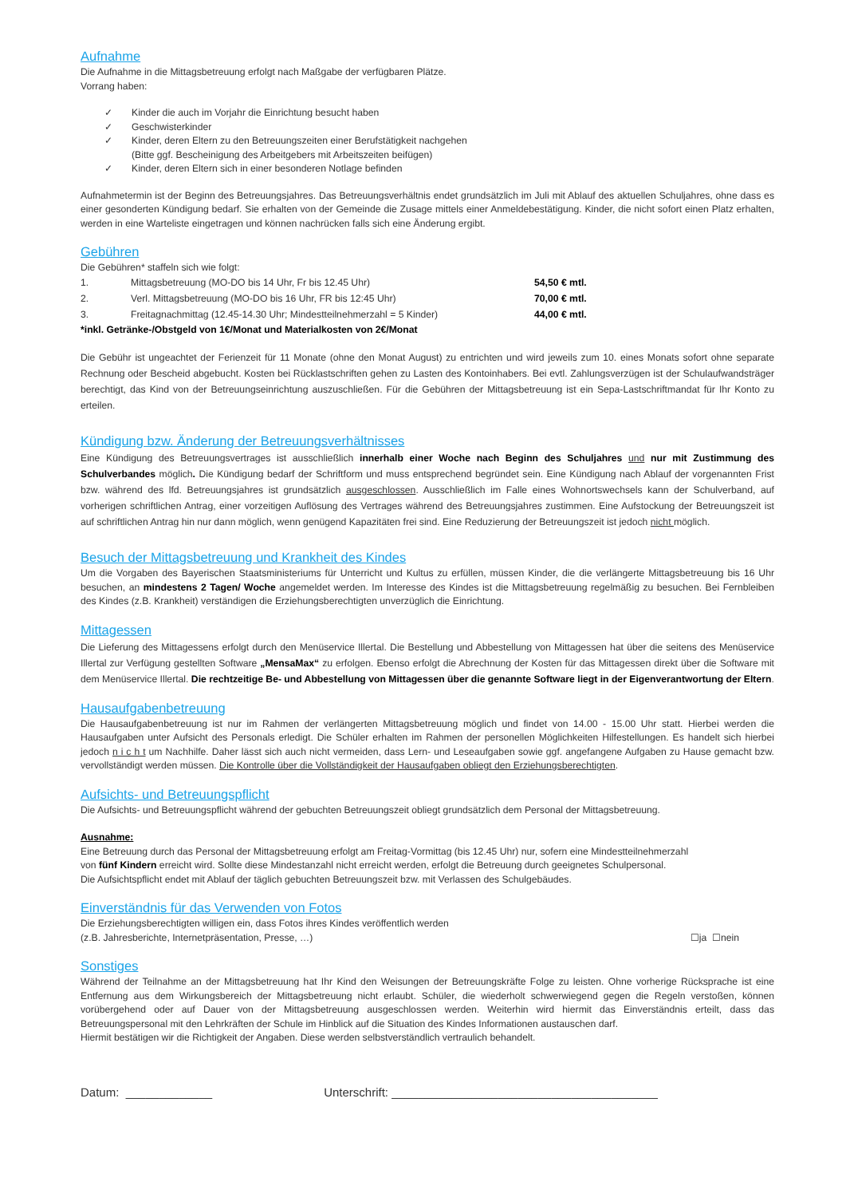Aufnahme
Die Aufnahme in die Mittagsbetreuung erfolgt nach Maßgabe der verfügbaren Plätze.
Vorrang haben:
✓ Kinder die auch im Vorjahr die Einrichtung besucht haben
✓ Geschwisterkinder
✓ Kinder, deren Eltern zu den Betreuungszeiten einer Berufstätigkeit nachgehen
(Bitte ggf. Bescheinigung des Arbeitgebers mit Arbeitszeiten beifügen)
✓ Kinder, deren Eltern sich in einer besonderen Notlage befinden
Aufnahmetermin ist der Beginn des Betreuungsjahres. Das Betreuungsverhältnis endet grundsätzlich im Juli mit Ablauf des aktuellen Schuljahres, ohne dass es einer gesonderten Kündigung bedarf. Sie erhalten von der Gemeinde die Zusage mittels einer Anmeldebestätigung. Kinder, die nicht sofort einen Platz erhalten, werden in eine Warteliste eingetragen und können nachrücken falls sich eine Änderung ergibt.
Gebühren
Die Gebühren* staffeln sich wie folgt:
| 1. | Mittagsbetreuung (MO-DO bis 14 Uhr, Fr bis 12.45 Uhr) | 54,50 € mtl. |
| 2. | Verl. Mittagsbetreuung (MO-DO bis 16 Uhr, FR bis 12:45 Uhr) | 70,00 € mtl. |
| 3. | Freitagnachmittag (12.45-14.30 Uhr; Mindestteilnehmerzahl = 5 Kinder) | 44,00 € mtl. |
*inkl. Getränke-/Obstgeld von 1€/Monat und Materialkosten von 2€/Monat
Die Gebühr ist ungeachtet der Ferienzeit für 11 Monate (ohne den Monat August) zu entrichten und wird jeweils zum 10. eines Monats sofort ohne separate Rechnung oder Bescheid abgebucht. Kosten bei Rücklastschriften gehen zu Lasten des Kontoinhabers. Bei evtl. Zahlungsverzügen ist der Schulaufwandsträger berechtigt, das Kind von der Betreuungseinrichtung auszuschließen. Für die Gebühren der Mittagsbetreuung ist ein Sepa-Lastschriftmandat für Ihr Konto zu erteilen.
Kündigung bzw. Änderung der Betreuungsverhältnisses
Eine Kündigung des Betreuungsvertrages ist ausschließlich innerhalb einer Woche nach Beginn des Schuljahres und nur mit Zustimmung des Schulverbandes möglich. Die Kündigung bedarf der Schriftform und muss entsprechend begründet sein. Eine Kündigung nach Ablauf der vorgenannten Frist bzw. während des lfd. Betreuungsjahres ist grundsätzlich ausgeschlossen. Ausschließlich im Falle eines Wohnortswechsels kann der Schulverband, auf vorherigen schriftlichen Antrag, einer vorzeitigen Auflösung des Vertrages während des Betreuungsjahres zustimmen. Eine Aufstockung der Betreuungszeit ist auf schriftlichen Antrag hin nur dann möglich, wenn genügend Kapazitäten frei sind. Eine Reduzierung der Betreuungszeit ist jedoch nicht möglich.
Besuch der Mittagsbetreuung und Krankheit des Kindes
Um die Vorgaben des Bayerischen Staatsministeriums für Unterricht und Kultus zu erfüllen, müssen Kinder, die die verlängerte Mittagsbetreuung bis 16 Uhr besuchen, an mindestens 2 Tagen/ Woche angemeldet werden. Im Interesse des Kindes ist die Mittagsbetreuung regelmäßig zu besuchen. Bei Fernbleiben des Kindes (z.B. Krankheit) verständigen die Erziehungsberechtigten unverzüglich die Einrichtung.
Mittagessen
Die Lieferung des Mittagessens erfolgt durch den Menüservice Illertal. Die Bestellung und Abbestellung von Mittagessen hat über die seitens des Menüservice Illertal zur Verfügung gestellten Software „MensaMax“ zu erfolgen. Ebenso erfolgt die Abrechnung der Kosten für das Mittagessen direkt über die Software mit dem Menüservice Illertal. Die rechtzeitige Be- und Abbestellung von Mittagessen über die genannte Software liegt in der Eigenverantwortung der Eltern.
Hausaufgabenbetreuung
Die Hausaufgabenbetreuung ist nur im Rahmen der verlängerten Mittagsbetreuung möglich und findet von 14.00 - 15.00 Uhr statt. Hierbei werden die Hausaufgaben unter Aufsicht des Personals erledigt. Die Schüler erhalten im Rahmen der personellen Möglichkeiten Hilfestellungen. Es handelt sich hierbei jedoch n i c h t um Nachhilfe. Daher lässt sich auch nicht vermeiden, dass Lern- und Leseaufgaben sowie ggf. angefangene Aufgaben zu Hause gemacht bzw. vervollständigt werden müssen. Die Kontrolle über die Vollständigkeit der Hausaufgaben obliegt den Erziehungsberechtigten.
Aufsichts- und Betreuungspflicht
Die Aufsichts- und Betreuungspflicht während der gebuchten Betreuungszeit obliegt grundsätzlich dem Personal der Mittagsbetreuung.
Ausnahme:
Eine Betreuung durch das Personal der Mittagsbetreuung erfolgt am Freitag-Vormittag (bis 12.45 Uhr) nur, sofern eine Mindestteilnehmerzahl
von fünf Kindern erreicht wird. Sollte diese Mindestanzahl nicht erreicht werden, erfolgt die Betreuung durch geeignetes Schulpersonal.
Die Aufsichtspflicht endet mit Ablauf der täglich gebuchten Betreuungszeit bzw. mit Verlassen des Schulgebäudes.
Einverständnis für das Verwenden von Fotos
Die Erziehungsberechtigten willigen ein, dass Fotos ihres Kindes veröffentlich werden
(z.B. Jahresberichte, Internetpräsentation, Presse, …) ☐ja ☐nein
Sonstiges
Während der Teilnahme an der Mittagsbetreuung hat Ihr Kind den Weisungen der Betreuungskräfte Folge zu leisten. Ohne vorherige Rücksprache ist eine Entfernung aus dem Wirkungsbereich der Mittagsbetreuung nicht erlaubt. Schüler, die wiederholt schwerwiegend gegen die Regeln verstoßen, können vorübergehend oder auf Dauer von der Mittagsbetreuung ausgeschlossen werden. Weiterhin wird hiermit das Einverständnis erteilt, dass das Betreuungspersonal mit den Lehrkräften der Schule im Hinblick auf die Situation des Kindes Informationen austauschen darf.
Hiermit bestätigen wir die Richtigkeit der Angaben. Diese werden selbstverständlich vertraulich behandelt.
Datum: _____________ Unterschrift: ________________________________________